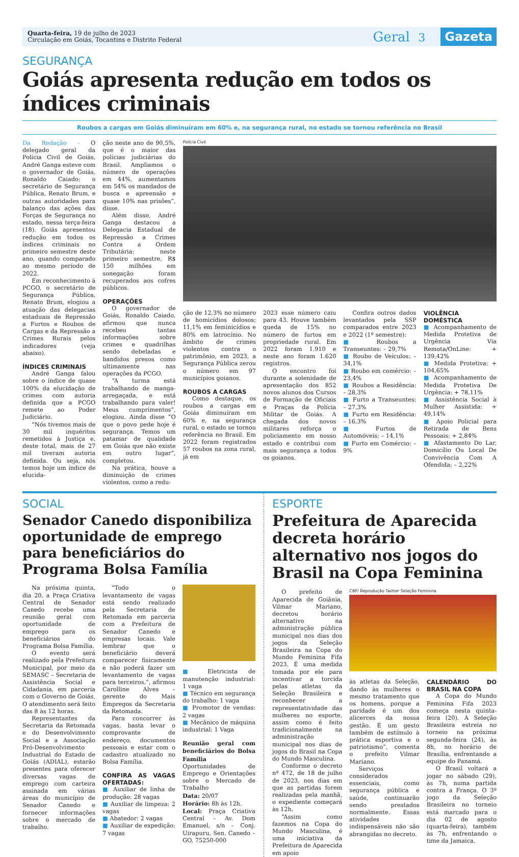Quarta-feira, 19 de julho de 2023
Circulação em Goiás, Tocantins e Distrito Federal
Geral 3
Gazeta
SEGURANÇA
Goiás apresenta redução em todos os índices criminais
Roubos a cargas em Goiás diminuíram em 60% e, na segurança rural, no estado se tornou referência no Brasil
Da Redação - O delegado geral da Polícia Civil de Goiás, André Ganga esteve com o governador de Goiás, Ronaldo Caiado; o secretário de Segurança Pública, Renato Brum, e outras autoridades para balanço das ações das Forças de Segurança no estado, nessa terça-feira (18). Goiás apresentou redução em todos os índices criminais no primeiro semestre deste ano, quando comparado ao mesmo período de 2022.
Em reconhecimento à PCGO, o secretário de Segurança Pública, Renato Brum, elogiou a atuação das delegacias estaduais de Repressão a Furtos e Roubos de Cargas e da Repressão a Crimes Rurais pelos indicadores (veja abaixo).
ÍNDICES CRIMINAIS
André Ganga falou sobre o índice de quase 100% da elucidação de crimes com autoria definida que a PCGO remete ao Poder Judiciário.
“Nós tivemos mais de 30 mil inquéritos remetidos à Justiça e, deste total, mais de 27 mil tiveram autoria definida. Ou seja, nós temos hoje um índice de elucida-
ção neste ano de 90,5%, que é o maior das polícias judiciárias do Brasil. Ampliamos o número de operações em 44%, aumentamos em 54% os mandados de busca e apreensão e quase 10% nas prisões”, disse.
Além disso, André Ganga destacou a Delegacia Estadual de Repressão a Crimes Contra a Ordem Tributária: neste primeiro semestre, R$ 150 milhões em sonegação foram recuperados aos cofres públicos.
OPERAÇÕES
O governador de Goiás, Ronaldo Caiado, afirmou que nunca recebeu tantas informações sobre crimes e quadrilhas sendo debeladas e bandidos presos como ultimamente nas operações da PCGO.
“A turma está trabalhando de manga-arregaçada, e está trabalhando para valer! Meus cumprimentos”, elogiou. Ainda disse “O que o povo pede hoje é segurança. Temos um patamar de qualidade em Goiás que não existe em outro lugar”, completou.
Na prática, houve a diminuição de crimes violentos, como a redu-
Polícia Civil
ção de 12,3% no número de homicídios dolosos; 11,1% em feminicídios e 80% em latrocínio. No âmbito de crimes violentos contra o patrimônio, em 2023, a Segurança Pública zerou o número em 97 municípios goianos.
ROUBOS A CARGAS
Como destaque, os roubos a cargas em Goiás diminuíram em 60% e, na segurança rural, o estado se tornou referência no Brasil. Em 2022 foram registrados 57 roubos na zona rural, já em
2023 esse número caiu para 43. Houve também queda de 15% no número de furtos em propriedade rural. Em 2022 foram 1.910 e neste ano foram 1.620 registros.
O encontro foi durante a solenidade de apresentação dos 852 novos alunos dos Cursos de Formação de Oficiais e Praças da Polícia Militar de Goiás. A chegada dos novos militares reforça o policiamento em nosso estado e contribui com mais segurança a todos os goianos.
Confira outros dados levantados pela SSP comparados entre 2023 e 2022 (1º semestre):
■ Roubos a Transeuntes: – 29,7%
■ Roubo de Veículos: – 34,1%
■ Roubo em comércio: – 23,4%
■ Roubos a Residência: – 28,3%
■ Furto a Transeuntes: – 27,3%
■ Furto em Residência: – 16,3%
■ Furtos de Automóveis: – 14,1%
■ Furto em Comércio: – 9%
VIOLÊNCIA DOMÉSTICA
■ Acompanhamento de Medida Protetiva de Urgência Via Remota/OnLine: + 139,42%
■ Medida Protetiva: + 104,65%
■ Acompanhamento de Medida Protetiva De Urgência: + 78,11%
■ Assistência Social à Mulher Assistida: + 49,14%
■ Apoio Policial para Retirada de Bens Pessoais: + 2,84%
■ Afastamento Do Lar, Domicílio Ou Local De Convivência Com A Ofendida: – 2,22%
SOCIAL
Senador Canedo disponibiliza oportunidade de emprego para beneficiários do Programa Bolsa Família
Na próxima quinta, dia 20, a Praça Criativa Central de Senador Canedo recebe uma reunião geral com oportunidade de emprego para os beneficiários do Programa Bolsa Família.
O evento será realizado pela Prefeitura Municipal, por meio da SEMASC – Secretaria de Assistência Social e Cidadania, em parceria com o Governo de Goiás. O atendimento será feito das 8 às 12 horas.
Representantes da Secretaria da Retomada e do Desenvolvimento Social e a Associação Pró-Desenvolvimento Industrial do Estado de Goiás (ADIAL), estarão presentes para oferecer diversas vagas de emprego com carteira assinada em várias áreas do município de Senador Canedo e fornecer informações sobre o mercado de trabalho.
“Todo o levantamento de vagas está sendo realizado pela Secretaria de Retomada em parceria com a Prefeitura de Senador Canedo e empresas locais. Vale lembrar que o beneficiário deverá comparecer fisicamente e não poderá fazer um levantamento de vagas para terceiros.”, afirmou Carolline Alves – gerente do Mais Empregos da Secretaria da Retomada.
Para concorrer às vagas, basta levar o comprovante de endereço, documentos pessoais e estar com o cadastro atualizado no Bolsa Família.
CONFIRA AS VAGAS OFERTADAS:
■ Auxiliar de linha de produção: 28 vagas
■ Auxiliar de limpeza: 2 vagas
■ Abatedor: 2 vagas
■ Auxiliar de expedição: 7 vagas
■ Eletricista de manutenção industrial: 1 vaga
■ Técnico em segurança do trabalho: 1 vaga
■ Promotor de vendas: 2 vagas
■ Mecânico de máquina industrial: 1 Vaga
Reunião geral com beneficiários do Bolsa Família
Oportunidades de Emprego e Orientações sobre o Mercado de Trabalho
Data: 20/07
Horário: 8h às 12h.
Local: Praça Criativa Central – Av. Dom Emanuel, s/n – Conj. Uirapuru, Sen. Canedo – GO, 75250-000
ESPORTE
Prefeitura de Aparecida decreta horário alternativo nos jogos do Brasil na Copa Feminina
O prefeito de Aparecida de Goiânia, Vilmar Mariano, decretou horário alternativo na administração pública municipal nos dias dos jogos da Seleção Brasileira na Copa do Mundo Feminina Fifa 2023. É uma medida tomada por ele para incentivar a torcida pelas atletas da Seleção Brasileira e reconhecer a representatividade das mulheres no esporte, assim como é feito tradicionalmente na administração municipal nos dias de jogos do Brasil na Copa do Mundo Masculina.
Conforme o decreto nº 472, de 18 de julho de 2023, nos dias em que as partidas forem realizadas pela manhã, o expediente começará às 12h.
“Assim como fazemos na Copa do Mundo Masculina, é uma iniciativa da Prefeitura de Aparecida em apoio
CBF/ Reprodução Twitter Seleção Feminina
às atletas da Seleção, dando às mulheres o mesmo tratamento que os homens, porque a paridade é um dos alicerces da nossa gestão. É um gesto também de estímulo à prática esportiva e o patriotismo”, comenta o prefeito Vilmar Mariano.
Serviços considerados essenciais, como segurança pública e saúde, continuarão sendo prestados normalmente. Essas atividades indispensáveis não são abrangidas no decreto.
CALENDÁRIO DO BRASIL NA COPA
A Copa do Mundo Feminina Fifa 2023 começa nesta quinta-feira (20). A Seleção Brasileira estreia no torneio na próxima segunda-feira (24), às 8h, no horário de Brasília, enfrentando a equipe do Panamá.
O Brasil voltará a jogar no sábado (29), às 7h, numa partida contra a França. O 3º jogo da Seleção Brasileira no torneio está marcado para o dia 02 de agosto (quarta-feira), também às 7h, enfrentando o time da Jamaica.